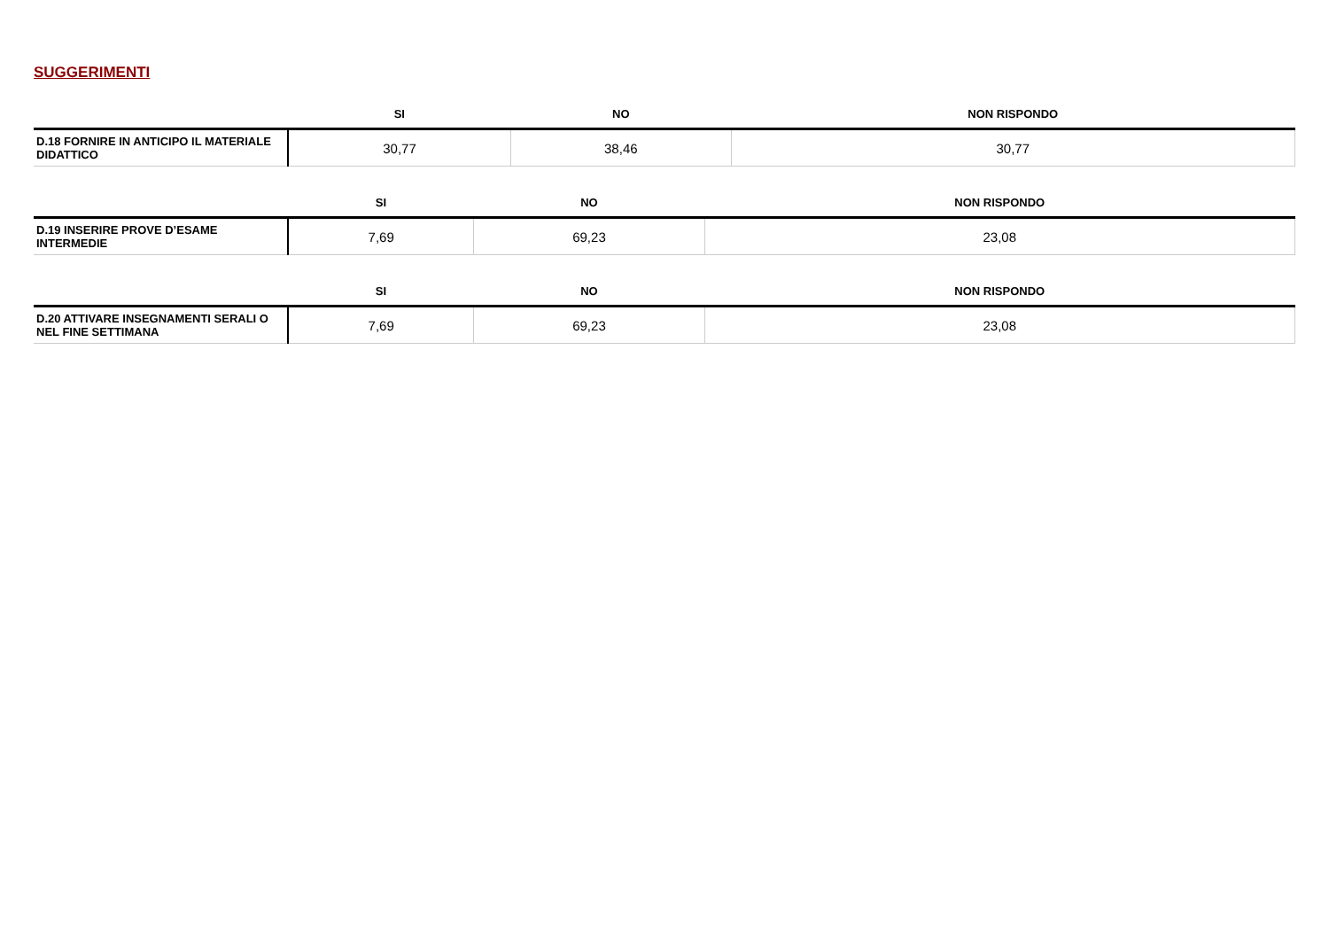SUGGERIMENTI
| | SI | NO | NON RISPONDO |
| --- | --- | --- | --- |
| D.18 FORNIRE IN ANTICIPO IL MATERIALE DIDATTICO | 30,77 | 38,46 | 30,77 |
| | SI | NO | NON RISPONDO |
| --- | --- | --- | --- |
| D.19 INSERIRE PROVE D’ESAME INTERMEDIE | 7,69 | 69,23 | 23,08 |
| | SI | NO | NON RISPONDO |
| --- | --- | --- | --- |
| D.20 ATTIVARE INSEGNAMENTI SERALI O NEL FINE SETTIMANA | 7,69 | 69,23 | 23,08 |